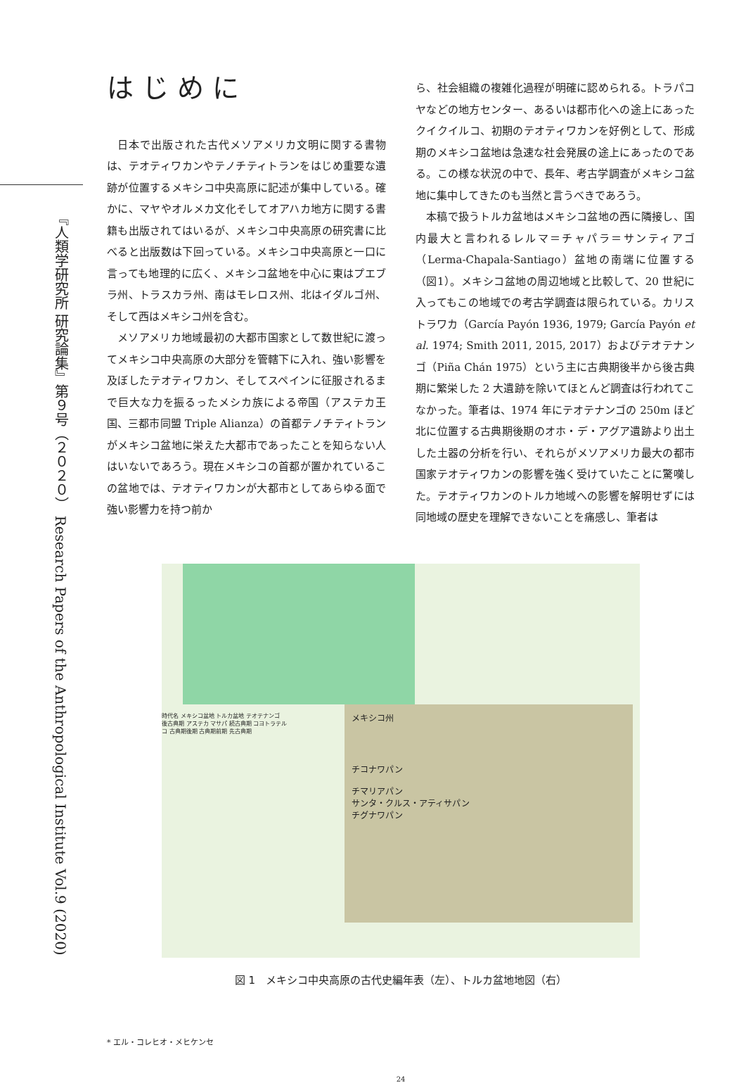『人類学研究所 研究論集』第９号（２０２０） Research Papers of the Anthropological Institute Vol.9 (2020)
はじめに
日本で出版された古代メソアメリカ文明に関する書物は、テオティワカンやテノチティトランをはじめ重要な遺跡が位置するメキシコ中央高原に記述が集中している。確かに、マヤやオルメカ文化そしてオアハカ地方に関する書籍も出版されてはいるが、メキシコ中央高原の研究書に比べると出版数は下回っている。メキシコ中央高原と一口に言っても地理的に広く、メキシコ盆地を中心に東はプエブラ州、トラスカラ州、南はモレロス州、北はイダルゴ州、そして西はメキシコ州を含む。
メソアメリカ地域最初の大都市国家として数世紀に渡ってメキシコ中央高原の大部分を管轄下に入れ、強い影響を及ぼしたテオティワカン、そしてスペインに征服されるまで巨大な力を振るったメシカ族による帝国（アステカ王国、三都市同盟 Triple Alianza）の首都テノチティトランがメキシコ盆地に栄えた大都市であったことを知らない人はいないであろう。現在メキシコの首都が置かれているこの盆地では、テオティワカンが大都市としてあらゆる面で強い影響力を持つ前か
ら、社会組織の複雑化過程が明確に認められる。トラパコヤなどの地方センター、あるいは都市化への途上にあったクイクイルコ、初期のテオティワカンを好例として、形成期のメキシコ盆地は急速な社会発展の途上にあったのである。この様な状況の中で、長年、考古学調査がメキシコ盆地に集中してきたのも当然と言うべきであろう。
本稿で扱うトルカ盆地はメキシコ盆地の西に隣接し、国内最大と言われるレルマ＝チャパラ＝サンティアゴ（Lerma-Chapala-Santiago）盆地の南端に位置する（図1）。メキシコ盆地の周辺地域と比較して、20 世紀に入ってもこの地域での考古学調査は限られている。カリストラワカ（García Payón 1936, 1979; García Payón et al. 1974; Smith 2011, 2015, 2017）およびテオテナンゴ（Piña Chán 1975）という主に古典期後半から後古典期に繁栄した 2 大遺跡を除いてほとんど調査は行われてこなかった。筆者は、1974 年にテオテナンゴの 250m ほど北に位置する古典期後期のオホ・デ・アグア遺跡より出土した土器の分析を行い、それらがメソアメリカ最大の都市国家テオティワカンの影響を強く受けていたことに驚嘆した。テオティワカンのトルカ地域への影響を解明せずには同地域の歴史を理解できないことを痛感し、筆者は
時代名 メキシコ盆地 トルカ盆地 テオテナンゴ
後古典期 アステカ マサパ 続古典期 コヨトラテルコ 古典期後期 古典期前期 先古典期
メキシコ州
チコナワパン
チマリアパン
サンタ・クルス・アティサパン
チグナワパン
図 1　メキシコ中央高原の古代史編年表（左）、トルカ盆地地図（右）
* エル・コレヒオ・メヒケンセ
24